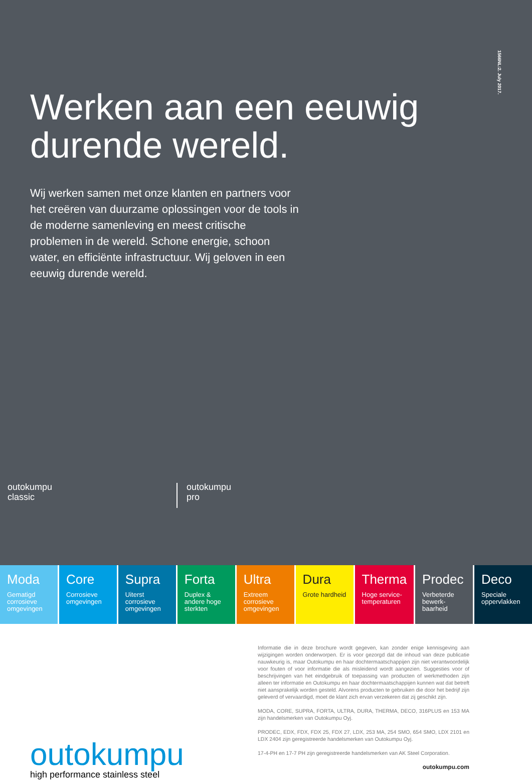1566NL:2. July 2017.
Werken aan een eeuwig
durende wereld.
Wij werken samen met onze klanten en partners voor het creëren van duurzame oplossingen voor de tools in de moderne samenleving en meest critische problemen in de wereld. Schone energie, schoon water, en efficiënte infrastructuur. Wij geloven in een eeuwig durende wereld.
outokumpu
classic
outokumpu
pro
Moda
Gematigd corrosieve omgevingen
Core
Corrosieve omgevingen
Supra
Uiterst corrosieve omgevingen
Forta
Duplex & andere hoge sterkten
Ultra
Extreem corrosieve omgevingen
Dura
Grote hardheid
Therma
Hoge service-temperaturen
Prodec
Verbeterde bewerk-baarheid
Deco
Speciale oppervlakken
outokumpu
high performance stainless steel
Informatie die in deze brochure wordt gegeven, kan zonder enige kennisgeving aan wijzigingen worden onderworpen. Er is voor gezorgd dat de inhoud van deze publicatie nauwkeurig is, maar Outokumpu en haar dochtermaatschappijen zijn niet verantwoordelijk voor fouten of voor informatie die als misleidend wordt aangezien. Suggesties voor of beschrijvingen van het eindgebruik of toepassing van producten of werkmethoden zijn alleen ter informatie en Outokumpu en haar dochtermaatschappijen kunnen wat dat betreft niet aansprakelijk worden gesteld. Alvorens producten te gebruiken die door het bedrijf zijn geleverd of vervaardigd, moet de klant zich ervan verzekeren dat zij geschikt zijn.
MODA, CORE, SUPRA, FORTA, ULTRA, DURA, THERMA, DECO, 316PLUS en 153 MA zijn handelsmerken van Outokumpu Oyj.
PRODEC, EDX, FDX, FDX 25, FDX 27, LDX, 253 MA, 254 SMO, 654 SMO, LDX 2101 en LDX 2404 zijn geregistreerde handelsmerken van Outokumpu Oyj.
17-4-PH en 17-7 PH zijn geregistreerde handelsmerken van AK Steel Corporation.
outokumpu.com